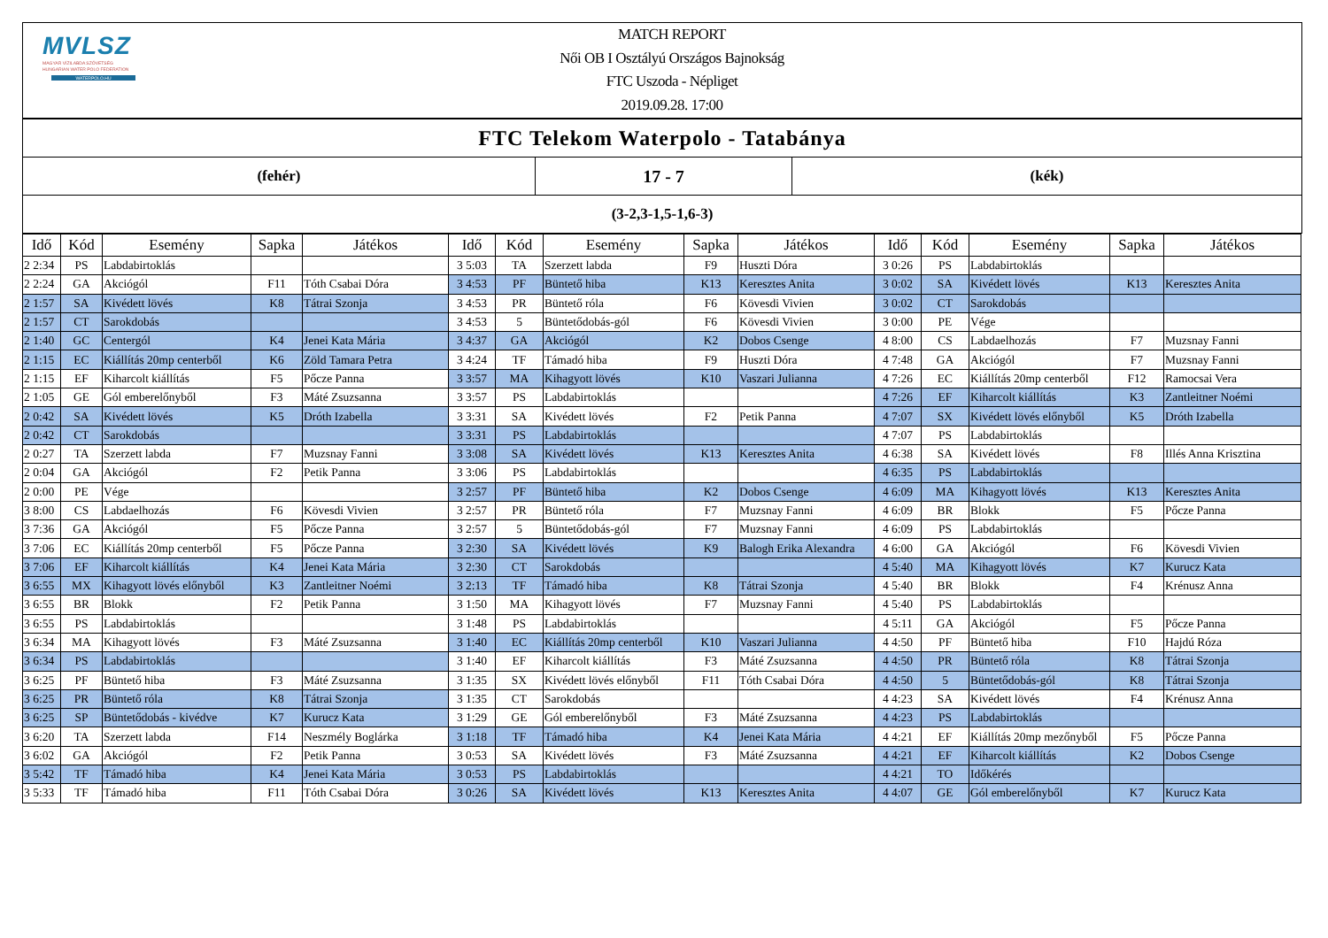MVLSZ
MAGYAR VÍZILABDA SZÖVETSÉG
HUNGARIAN WATER POLO FEDERATION
WATERPOLO.HU
MATCH REPORT
Női OB I Osztályú Országos Bajnokság
FTC Uszoda - Népliget
2019.09.28. 17:00
FTC Telekom Waterpolo - Tatabánya
(fehér)
17 - 7
(kék)
(3-2,3-1,5-1,6-3)
| Idő | Kód | Esemény | Sapka | Játékos | Idő | Kód | Esemény | Sapka | Játékos | Idő | Kód | Esemény | Sapka | Játékos |
| --- | --- | --- | --- | --- | --- | --- | --- | --- | --- | --- | --- | --- | --- | --- |
| 2 2:34 | PS | Labdabirtoklás | | | 3 5:03 | TA | Szerzett labda | F9 | Huszti Dóra | 3 0:26 | PS | Labdabirtoklás | | |
| 2 2:24 | GA | Akciógól | F11 | Tóth Csabai Dóra | 3 4:53 | PF | Büntető hiba | K13 | Keresztes Anita | 3 0:02 | SA | Kivédett lövés | K13 | Keresztes Anita |
| 2 1:57 | SA | Kivédett lövés | K8 | Tátrai Szonja | 3 4:53 | PR | Büntető róla | F6 | Kövesdi Vivien | 3 0:02 | CT | Sarokdobás | | |
| 2 1:57 | CT | Sarokdobás | | | 3 4:53 | 5 | Büntetődobás-gól | F6 | Kövesdi Vivien | 3 0:00 | PE | Vége | | |
| 2 1:40 | GC | Centergól | K4 | Jenei Kata Mária | 3 4:37 | GA | Akciógól | K2 | Dobos Csenge | 4 8:00 | CS | Labdaelhozás | F7 | Muzsnay Fanni |
| 2 1:15 | EC | Kiállítás 20mp centerből | K6 | Zöld Tamara Petra | 3 4:24 | TF | Támadó hiba | F9 | Huszti Dóra | 4 7:48 | GA | Akciógól | F7 | Muzsnay Fanni |
| 2 1:15 | EF | Kiharcolt kiállítás | F5 | Pőcze Panna | 3 3:57 | MA | Kihagyott lövés | K10 | Vaszari Julianna | 4 7:26 | EC | Kiállítás 20mp centerből | F12 | Ramocsai Vera |
| 2 1:05 | GE | Gól emberelőnyből | F3 | Máté Zsuzsanna | 3 3:57 | PS | Labdabirtoklás | | | 4 7:26 | EF | Kiharcolt kiállítás | K3 | Zantleitner Noémi |
| 2 0:42 | SA | Kivédett lövés | K5 | Dróth Izabella | 3 3:31 | SA | Kivédett lövés | F2 | Petik Panna | 4 7:07 | SX | Kivédett lövés előnyből | K5 | Dróth Izabella |
| 2 0:42 | CT | Sarokdobás | | | 3 3:31 | PS | Labdabirtoklás | | | 4 7:07 | PS | Labdabirtoklás | | |
| 2 0:27 | TA | Szerzett labda | F7 | Muzsnay Fanni | 3 3:08 | SA | Kivédett lövés | K13 | Keresztes Anita | 4 6:38 | SA | Kivédett lövés | F8 | Illés Anna Krisztina |
| 2 0:04 | GA | Akciógól | F2 | Petik Panna | 3 3:06 | PS | Labdabirtoklás | | | 4 6:35 | PS | Labdabirtoklás | | |
| 2 0:00 | PE | Vége | | | 3 2:57 | PF | Büntető hiba | K2 | Dobos Csenge | 4 6:09 | MA | Kihagyott lövés | K13 | Keresztes Anita |
| 3 8:00 | CS | Labdaelhozás | F6 | Kövesdi Vivien | 3 2:57 | PR | Büntető róla | F7 | Muzsnay Fanni | 4 6:09 | BR | Blokk | F5 | Pőcze Panna |
| 3 7:36 | GA | Akciógól | F5 | Pőcze Panna | 3 2:57 | 5 | Büntetődobás-gól | F7 | Muzsnay Fanni | 4 6:09 | PS | Labdabirtoklás | | |
| 3 7:06 | EC | Kiállítás 20mp centerből | F5 | Pőcze Panna | 3 2:30 | SA | Kivédett lövés | K9 | Balogh Erika Alexandra | 4 6:00 | GA | Akciógól | F6 | Kövesdi Vivien |
| 3 7:06 | EF | Kiharcolt kiállítás | K4 | Jenei Kata Mária | 3 2:30 | CT | Sarokdobás | | | 4 5:40 | MA | Kihagyott lövés | K7 | Kurucz Kata |
| 3 6:55 | MX | Kihagyott lövés előnyből | K3 | Zantleitner Noémi | 3 2:13 | TF | Támadó hiba | K8 | Tátrai Szonja | 4 5:40 | BR | Blokk | F4 | Krénusz Anna |
| 3 6:55 | BR | Blokk | F2 | Petik Panna | 3 1:50 | MA | Kihagyott lövés | F7 | Muzsnay Fanni | 4 5:40 | PS | Labdabirtoklás | | |
| 3 6:55 | PS | Labdabirtoklás | | | 3 1:48 | PS | Labdabirtoklás | | | 4 5:11 | GA | Akciógól | F5 | Pőcze Panna |
| 3 6:34 | MA | Kihagyott lövés | F3 | Máté Zsuzsanna | 3 1:40 | EC | Kiállítás 20mp centerből | K10 | Vaszari Julianna | 4 4:50 | PF | Büntető hiba | F10 | Hajdú Róza |
| 3 6:34 | PS | Labdabirtoklás | | | 3 1:40 | EF | Kiharcolt kiállítás | F3 | Máté Zsuzsanna | 4 4:50 | PR | Büntető róla | K8 | Tátrai Szonja |
| 3 6:25 | PF | Büntető hiba | F3 | Máté Zsuzsanna | 3 1:35 | SX | Kivédett lövés előnyből | F11 | Tóth Csabai Dóra | 4 4:50 | 5 | Büntetődobás-gól | K8 | Tátrai Szonja |
| 3 6:25 | PR | Büntető róla | K8 | Tátrai Szonja | 3 1:35 | CT | Sarokdobás | | | 4 4:23 | SA | Kivédett lövés | F4 | Krénusz Anna |
| 3 6:25 | SP | Büntetődobás - kivédve | K7 | Kurucz Kata | 3 1:29 | GE | Gól emberelőnyből | F3 | Máté Zsuzsanna | 4 4:23 | PS | Labdabirtoklás | | |
| 3 6:20 | TA | Szerzett labda | F14 | Neszmély Boglárka | 3 1:18 | TF | Támadó hiba | K4 | Jenei Kata Mária | 4 4:21 | EF | Kiállítás 20mp mezőnyből | F5 | Pőcze Panna |
| 3 6:02 | GA | Akciógól | F2 | Petik Panna | 3 0:53 | SA | Kivédett lövés | F3 | Máté Zsuzsanna | 4 4:21 | EF | Kiharcolt kiállítás | K2 | Dobos Csenge |
| 3 5:42 | TF | Támadó hiba | K4 | Jenei Kata Mária | 3 0:53 | PS | Labdabirtoklás | | | 4 4:21 | TO | Időkérés | | |
| 3 5:33 | TF | Támadó hiba | F11 | Tóth Csabai Dóra | 3 0:26 | SA | Kivédett lövés | K13 | Keresztes Anita | 4 4:07 | GE | Gól emberelőnyből | K7 | Kurucz Kata |